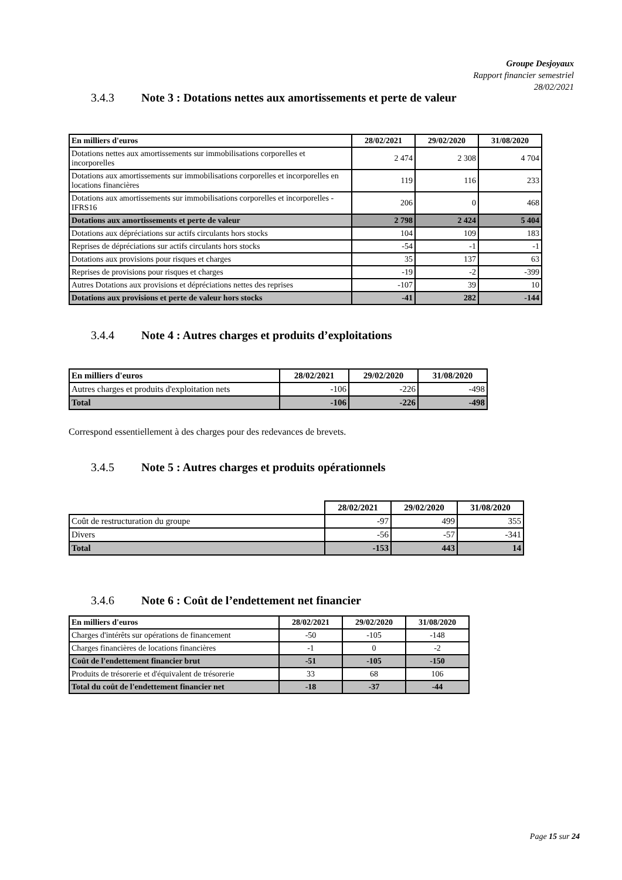Groupe Desjoyaux
Rapport financier semestriel
28/02/2021
3.4.3 Note 3 : Dotations nettes aux amortissements et perte de valeur
| En milliers d'euros | 28/02/2021 | 29/02/2020 | 31/08/2020 |
| --- | --- | --- | --- |
| Dotations nettes aux amortissements sur immobilisations corporelles et incorporelles | 2 474 | 2 308 | 4 704 |
| Dotations aux amortissements sur immobilisations corporelles et incorporelles en locations financières | 119 | 116 | 233 |
| Dotations aux amortissements sur immobilisations corporelles et incorporelles - IFRS16 | 206 | 0 | 468 |
| Dotations aux amortissements et perte de valeur | 2 798 | 2 424 | 5 404 |
| Dotations aux dépréciations sur actifs circulants hors stocks | 104 | 109 | 183 |
| Reprises de dépréciations sur actifs circulants hors stocks | -54 | -1 | -1 |
| Dotations aux provisions pour risques et charges | 35 | 137 | 63 |
| Reprises de provisions pour risques et charges | -19 | -2 | -399 |
| Autres Dotations aux provisions et dépréciations nettes des reprises | -107 | 39 | 10 |
| Dotations aux provisions et perte de valeur hors stocks | -41 | 282 | -144 |
3.4.4 Note 4 : Autres charges et produits d’exploitations
| En milliers d'euros | 28/02/2021 | 29/02/2020 | 31/08/2020 |
| --- | --- | --- | --- |
| Autres charges et produits d'exploitation nets | -106 | -226 | -498 |
| Total | -106 | -226 | -498 |
Correspond essentiellement à des charges pour des redevances de brevets.
3.4.5 Note 5 : Autres charges et produits opérationnels
| | 28/02/2021 | 29/02/2020 | 31/08/2020 |
| --- | --- | --- | --- |
| Coût de restructuration du groupe | -97 | 499 | 355 |
| Divers | -56 | -57 | -341 |
| Total | -153 | 443 | 14 |
3.4.6 Note 6 : Coût de l’endettement net financier
| En milliers d'euros | 28/02/2021 | 29/02/2020 | 31/08/2020 |
| --- | --- | --- | --- |
| Charges d'intérêts sur opérations de financement | -50 | -105 | -148 |
| Charges financières de locations financières | -1 | 0 | -2 |
| Coût de l'endettement financier brut | -51 | -105 | -150 |
| Produits de trésorerie et d'équivalent de trésorerie | 33 | 68 | 106 |
| Total du coût de l'endettement financier net | -18 | -37 | -44 |
Page 15 sur 24